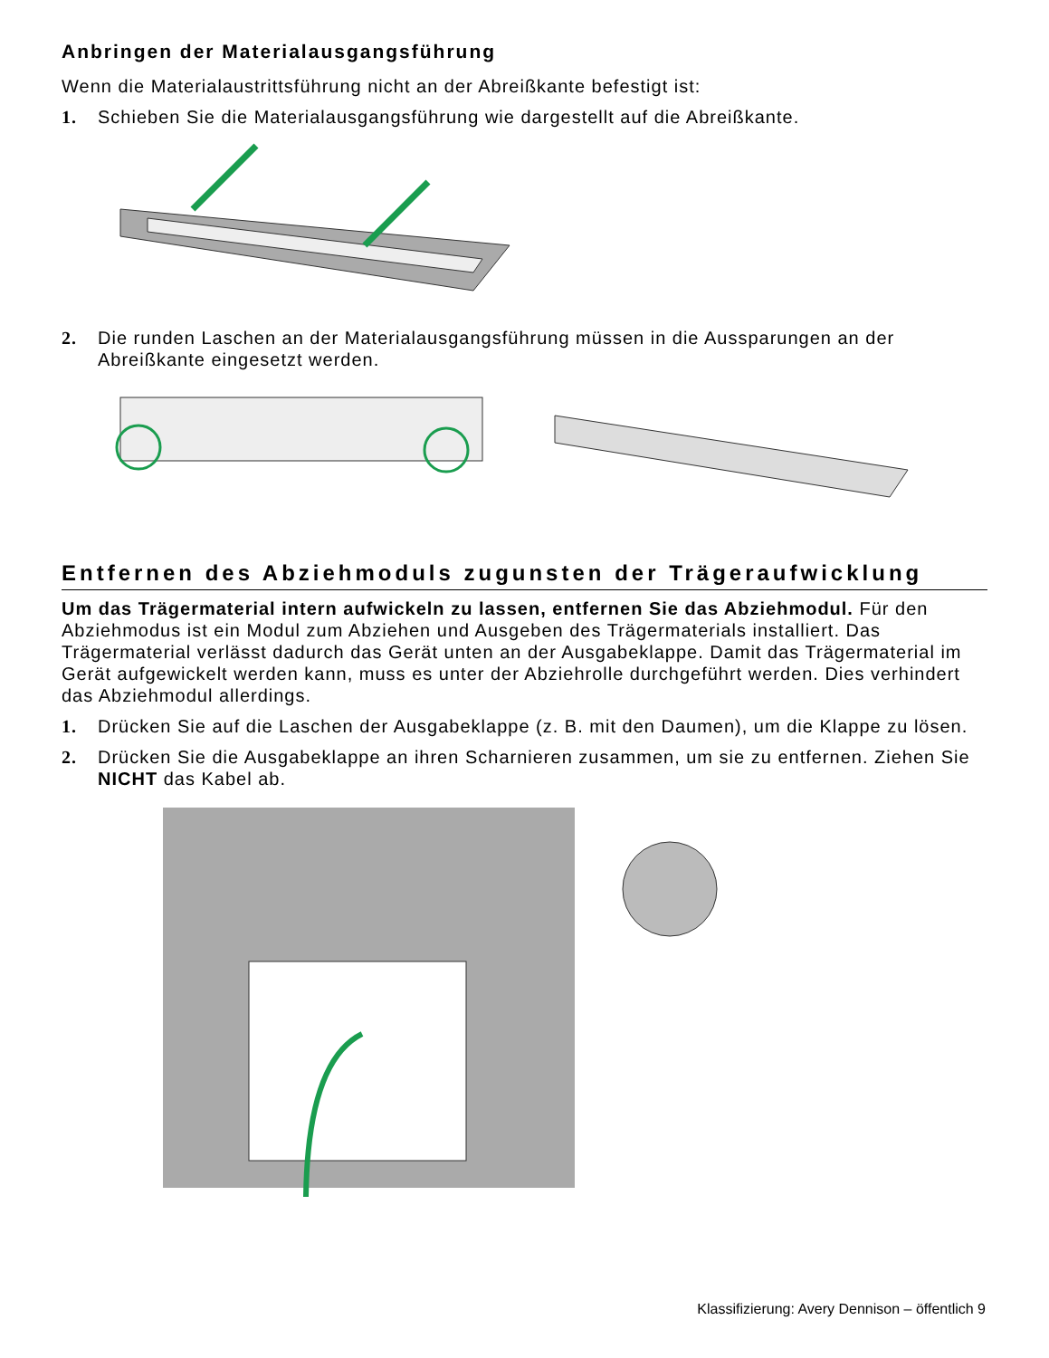Anbringen der Materialausgangsführung
Wenn die Materialaustrittsführung nicht an der Abreißkante befestigt ist:
1. Schieben Sie die Materialausgangsführung wie dargestellt auf die Abreißkante.
2. Die runden Laschen an der Materialausgangsführung müssen in die Aussparungen an der Abreißkante eingesetzt werden.
Entfernen des Abziehmoduls zugunsten der Trägeraufwicklung
Um das Trägermaterial intern aufwickeln zu lassen, entfernen Sie das Abziehmodul. Für den Abziehmodus ist ein Modul zum Abziehen und Ausgeben des Trägermaterials installiert. Das Trägermaterial verlässt dadurch das Gerät unten an der Ausgabeklappe. Damit das Trägermaterial im Gerät aufgewickelt werden kann, muss es unter der Abziehrolle durchgeführt werden. Dies verhindert das Abziehmodul allerdings.
1. Drücken Sie auf die Laschen der Ausgabeklappe (z. B. mit den Daumen), um die Klappe zu lösen.
2. Drücken Sie die Ausgabeklappe an ihren Scharnieren zusammen, um sie zu entfernen. Ziehen Sie NICHT das Kabel ab.
Klassifizierung: Avery Dennison – öffentlich 9